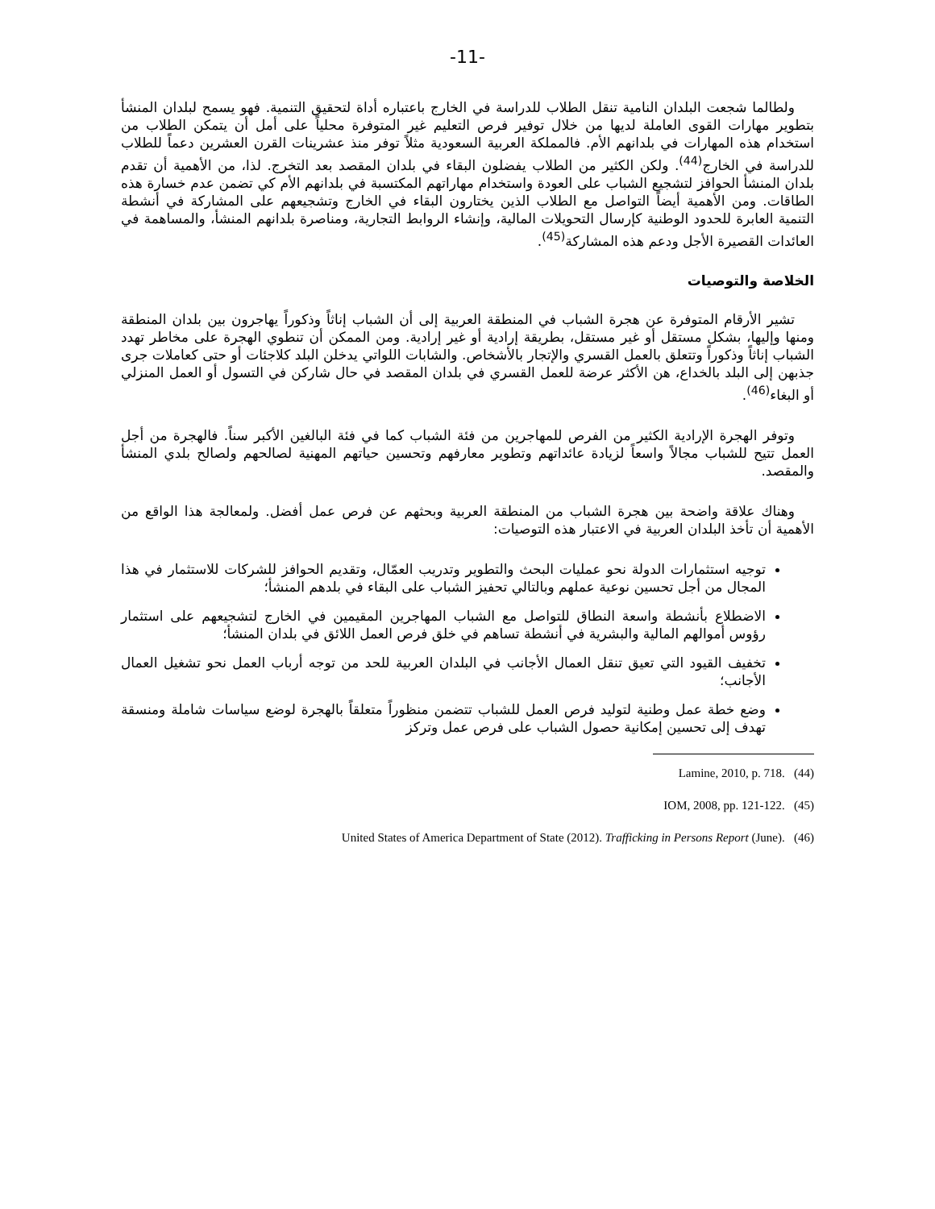-11-
ولطالما شجعت البلدان النامية تنقل الطلاب للدراسة في الخارج باعتباره أداة لتحقيق التنمية. فهو يسمح لبلدان المنشأ بتطوير مهارات القوى العاملة لديها من خلال توفير فرص التعليم غير المتوفرة محلياً على أمل أن يتمكن الطلاب من استخدام هذه المهارات في بلدانهم الأم. فالمملكة العربية السعودية مثلاً توفر منذ عشرينات القرن العشرين دعماً للطلاب للدراسة في الخارج<sup>(44)</sup>. ولكن الكثير من الطلاب يفضلون البقاء في بلدان المقصد بعد التخرج. لذا، من الأهمية أن تقدم بلدان المنشأ الحوافز لتشجيع الشباب على العودة واستخدام مهاراتهم المكتسبة في بلدانهم الأم كي تضمن عدم خسارة هذه الطاقات. ومن الأهمية أيضاً التواصل مع الطلاب الذين يختارون البقاء في الخارج وتشجيعهم على المشاركة في أنشطة التنمية العابرة للحدود الوطنية كإرسال التحويلات المالية، وإنشاء الروابط التجارية، ومناصرة بلدانهم المنشأ، والمساهمة في العائدات القصيرة الأجل ودعم هذه المشاركة<sup>(45)</sup>.
الخلاصة والتوصيات
تشير الأرقام المتوفرة عن هجرة الشباب في المنطقة العربية إلى أن الشباب إناثاً وذكوراً يهاجرون بين بلدان المنطقة ومنها وإليها، بشكل مستقل أو غير مستقل، بطريقة إرادية أو غير إرادية. ومن الممكن أن تنطوي الهجرة على مخاطر تهدد الشباب إناثاً وذكوراً وتتعلق بالعمل القسري والإتجار بالأشخاص. والشابات اللواتي يدخلن البلد كلاجئات أو حتى كعاملات جرى جذبهن إلى البلد بالخداع، هن الأكثر عرضة للعمل القسري في بلدان المقصد في حال شاركن في التسول أو العمل المنزلي أو البغاء<sup>(46)</sup>.
وتوفر الهجرة الإرادية الكثير من الفرص للمهاجرين من فئة الشباب كما في فئة البالغين الأكبر سناً. فالهجرة من أجل العمل تتيح للشباب مجالاً واسعاً لزيادة عائداتهم وتطوير معارفهم وتحسين حياتهم المهنية لصالحهم ولصالح بلدي المنشأ والمقصد.
وهناك علاقة واضحة بين هجرة الشباب من المنطقة العربية وبحثهم عن فرص عمل أفضل. ولمعالجة هذا الواقع من الأهمية أن تأخذ البلدان العربية في الاعتبار هذه التوصيات:
توجيه استثمارات الدولة نحو عمليات البحث والتطوير وتدريب العمّال، وتقديم الحوافز للشركات للاستثمار في هذا المجال من أجل تحسين نوعية عملهم وبالتالي تحفيز الشباب على البقاء في بلدهم المنشأ؛
الاضطلاع بأنشطة واسعة النطاق للتواصل مع الشباب المهاجرين المقيمين في الخارج لتشجيعهم على استثمار رؤوس أموالهم المالية والبشرية في أنشطة تساهم في خلق فرص العمل اللائق في بلدان المنشأ؛
تخفيف القيود التي تعيق تنقل العمال الأجانب في البلدان العربية للحد من توجه أرباب العمل نحو تشغيل العمال الأجانب؛
وضع خطة عمل وطنية لتوليد فرص العمل للشباب تتضمن منظوراً متعلقاً بالهجرة لوضع سياسات شاملة ومنسقة تهدف إلى تحسين إمكانية حصول الشباب على فرص عمل وتركز
(44) Lamine, 2010, p. 718.
(45) IOM, 2008, pp. 121-122.
(46) United States of America Department of State (2012). Trafficking in Persons Report (June).